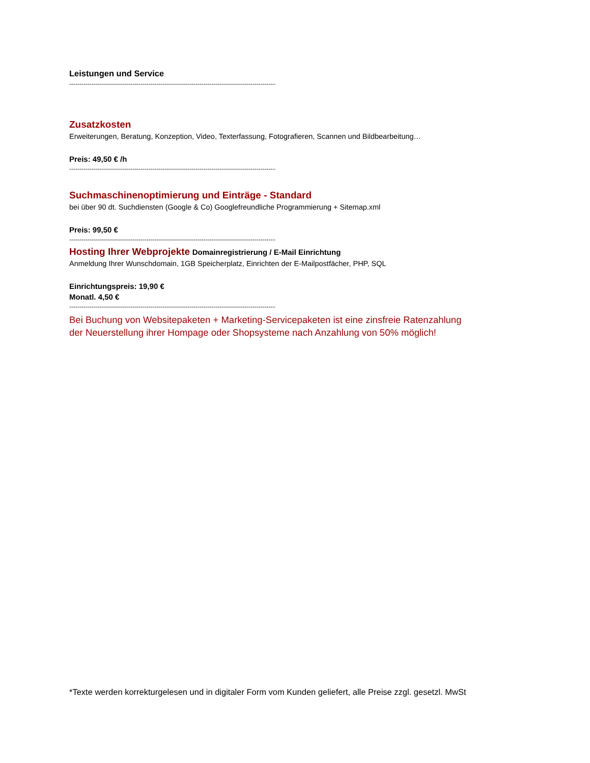Leistungen und Service
--------------------------------------------------------------------------------------------------------
Zusatzkosten
Erweiterungen, Beratung, Konzeption, Video, Texterfassung, Fotografieren, Scannen und Bildbearbeitung…
Preis: 49,50 € /h
--------------------------------------------------------------------------------------------------------
Suchmaschinenoptimierung und Einträge - Standard
bei über 90 dt. Suchdiensten (Google & Co) Googlefreundliche Programmierung + Sitemap.xml
Preis: 99,50 €
--------------------------------------------------------------------------------------------------------
Hosting Ihrer Webprojekte Domainregistrierung / E-Mail Einrichtung
Anmeldung Ihrer Wunschdomain, 1GB Speicherplatz, Einrichten der E-Mailpostfächer, PHP, SQL
Einrichtungspreis: 19,90 €
Monatl. 4,50 €
--------------------------------------------------------------------------------------------------------
Bei Buchung von Websitepaketen + Marketing-Servicepaketen ist eine zinsfreie Ratenzahlung der Neuerstellung ihrer Hompage oder Shopsysteme nach Anzahlung von 50% möglich!
*Texte werden korrekturgelesen und in digitaler Form vom Kunden geliefert, alle Preise zzgl. gesetzl. MwSt